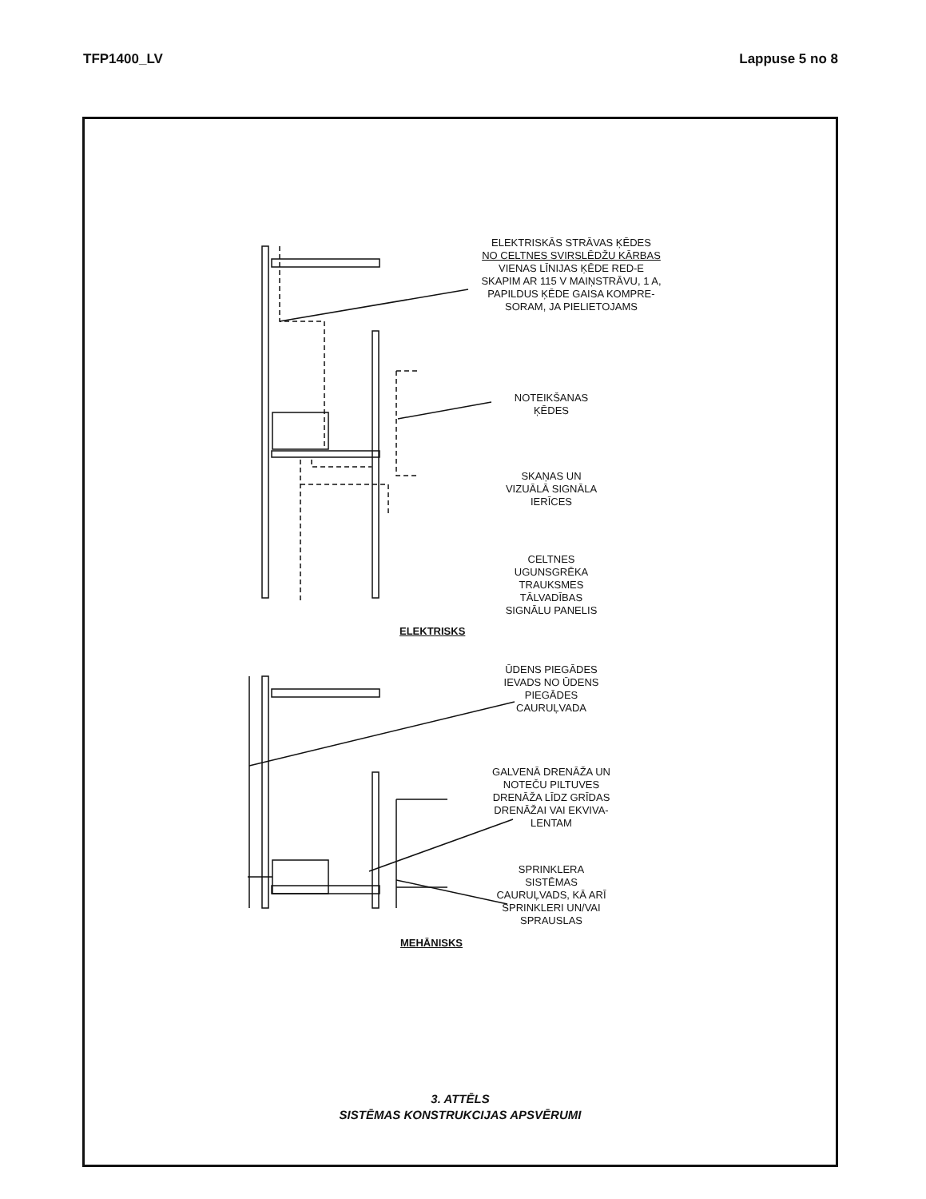TFP1400_LV Lappuse 5 no 8
ELEKTRISKĀS STRĀVAS ĶĒDES
NO CELTNES SVIRSLĒDŽU KĀRBAS
VIENAS LĪNIJAS ĶĒDE RED-E
SKAPIM AR 115 V MAIŅSTRĀVU, 1 A,
PAPILDUS ĶĒDE GAISA KOMPRE-
SORAM, JA PIELIETOJAMS
NOTEIKŠANAS ĶĒDES
SKAŅAS UN
VIZUĀLĀ SIGNĀLA
IERĪCES
CELTNES
UGUNSGRĒKA
TRAUKSMES
TĀLVADĪBAS
SIGNĀLU PANELIS
ELEKTRISKS
ŪDENS PIEGĀDES
IEVADS NO ŪDENS
PIEGĀDES
CAURUĻVADA
GALVENĀ DRENĀŽA UN
NOTEČU PILTUVES
DRENĀŽA LĪDZ GRĪDAS
DRENĀŽAI VAI EKVIVA-
LENTAM
SPRINKLERA
SISTĒMAS
CAURUĻVADS, KĀ ARĪ
SPRINKLERI UN/VAI
SPRAUSLAS
MEHĀNISKS
3. ATTĒLS
SISTĒMAS KONSTRUKCIJAS APSVĒRUMI